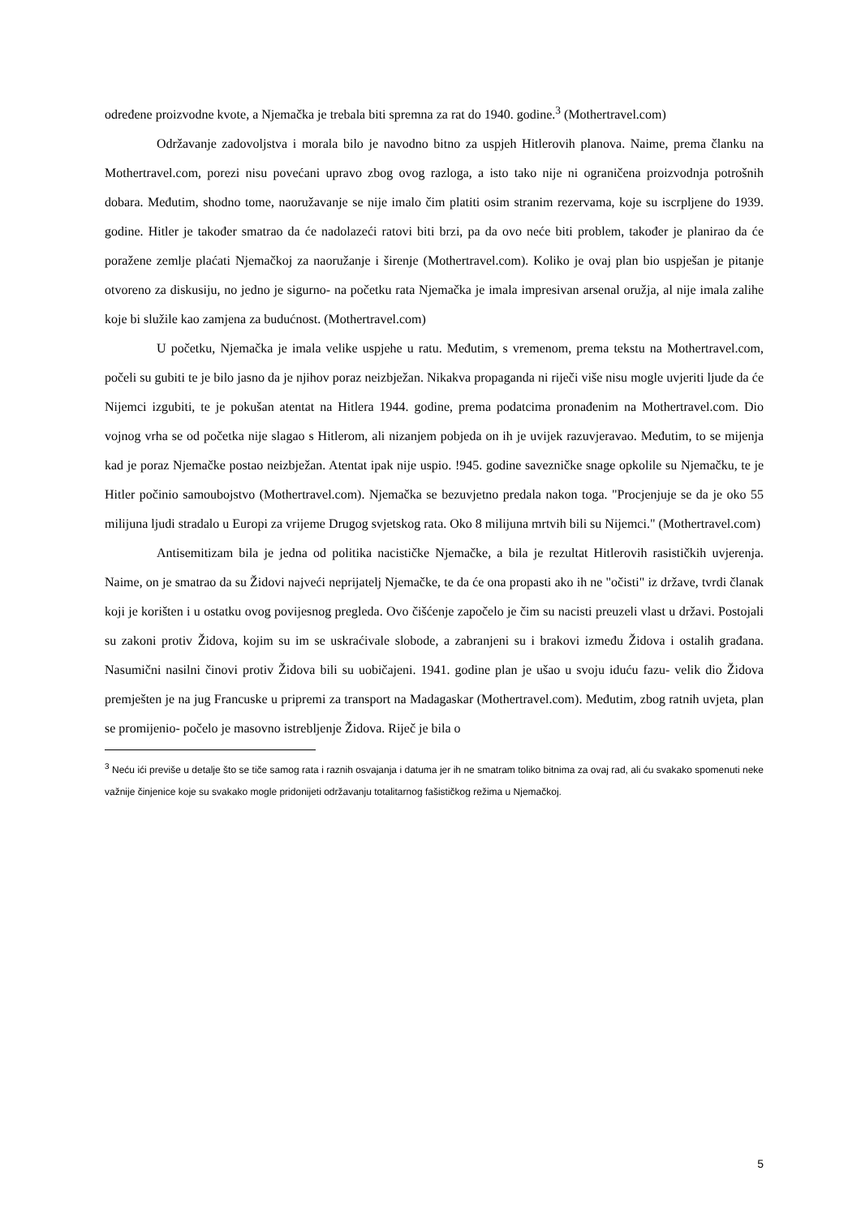određene proizvodne kvote, a Njemačka je trebala biti spremna za rat do 1940. godine.<sup>3</sup> (Mothertravel.com)
Održavanje zadovoljstva i morala bilo je navodno bitno za uspjeh Hitlerovih planova. Naime, prema članku na Mothertravel.com, porezi nisu povećani upravo zbog ovog razloga, a isto tako nije ni ograničena proizvodnja potrošnih dobara. Međutim, shodno tome, naoružavanje se nije imalo čim platiti osim stranim rezervama, koje su iscrpljene do 1939. godine. Hitler je također smatrao da će nadolazeći ratovi biti brzi, pa da ovo neće biti problem, također je planirao da će poražene zemlje plaćati Njemačkoj za naoružanje i širenje (Mothertravel.com). Koliko je ovaj plan bio uspješan je pitanje otvoreno za diskusiju, no jedno je sigurno- na početku rata Njemačka je imala impresivan arsenal oružja, al nije imala zalihe koje bi služile kao zamjena za budućnost. (Mothertravel.com)
U početku, Njemačka je imala velike uspjehe u ratu. Međutim, s vremenom, prema tekstu na Mothertravel.com, počeli su gubiti te je bilo jasno da je njihov poraz neizbježan. Nikakva propaganda ni riječi više nisu mogle uvjeriti ljude da će Nijemci izgubiti, te je pokušan atentat na Hitlera 1944. godine, prema podatcima pronađenim na Mothertravel.com. Dio vojnog vrha se od početka nije slagao s Hitlerom, ali nizanjem pobjeda on ih je uvijek razuvjeravao. Međutim, to se mijenja kad je poraz Njemačke postao neizbježan. Atentat ipak nije uspio. !945. godine savezničke snage opkolile su Njemačku, te je Hitler počinio samoubojstvo (Mothertravel.com). Njemačka se bezuvjetno predala nakon toga. "Procjenjuje se da je oko 55 milijuna ljudi stradalo u Europi za vrijeme Drugog svjetskog rata. Oko 8 milijuna mrtvih bili su Nijemci." (Mothertravel.com)
Antisemitizam bila je jedna od politika nacističke Njemačke, a bila je rezultat Hitlerovih rasističkih uvjerenja. Naime, on je smatrao da su Židovi najveći neprijatelj Njemačke, te da će ona propasti ako ih ne "očisti" iz države, tvrdi članak koji je korišten i u ostatku ovog povijesnog pregleda. Ovo čišćenje započelo je čim su nacisti preuzeli vlast u državi. Postojali su zakoni protiv Židova, kojim su im se uskraćivale slobode, a zabranjeni su i brakovi između Židova i ostalih građana. Nasumični nasilni činovi protiv Židova bili su uobičajeni. 1941. godine plan je ušao u svoju iduću fazu- velik dio Židova premješten je na jug Francuske u pripremi za transport na Madagaskar (Mothertravel.com). Međutim, zbog ratnih uvjeta, plan se promijenio- počelo je masovno istrebljenje Židova. Riječ je bila o
<sup>3</sup> Neću ići previše u detalje što se tiče samog rata i raznih osvajanja i datuma jer ih ne smatram toliko bitnima za ovaj rad, ali ću svakako spomenuti neke važnije činjenice koje su svakako mogle pridonijeti održavanju totalitarnog fašističkog režima u Njemačkoj.
5